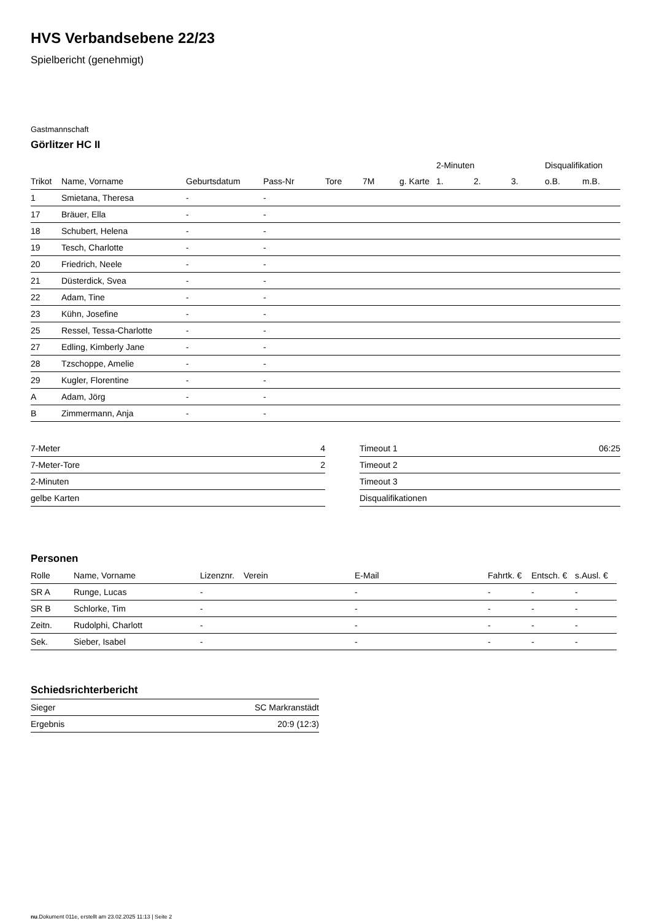HVS Verbandsebene 22/23
Spielbericht (genehmigt)
Gastmannschaft
Görlitzer HC II
| | | | | | | | 2-Minuten | | | Disqualifikation | |
| --- | --- | --- | --- | --- | --- | --- | --- | --- | --- | --- | --- |
| Trikot | Name, Vorname | Geburtsdatum | Pass-Nr | Tore | 7M | g. Karte | 1. | 2. | 3. | o.B. | m.B. |
| 1 | Smietana, Theresa | - | - | | | | | | | | |
| 17 | Bräuer, Ella | - | - | | | | | | | | |
| 18 | Schubert, Helena | - | - | | | | | | | | |
| 19 | Tesch, Charlotte | - | - | | | | | | | | |
| 20 | Friedrich, Neele | - | - | | | | | | | | |
| 21 | Düsterdick, Svea | - | - | | | | | | | | |
| 22 | Adam, Tine | - | - | | | | | | | | |
| 23 | Kühn, Josefine | - | - | | | | | | | | |
| 25 | Ressel, Tessa-Charlotte | - | - | | | | | | | | |
| 27 | Edling, Kimberly Jane | - | - | | | | | | | | |
| 28 | Tzschoppe, Amelie | - | - | | | | | | | | |
| 29 | Kugler, Florentine | - | - | | | | | | | | |
| A | Adam, Jörg | - | - | | | | | | | | |
| B | Zimmermann, Anja | - | - | | | | | | | | |
| 7-Meter | 4 |
| 7-Meter-Tore | 2 |
| 2-Minuten | |
| gelbe Karten | |
| Timeout 1 | 06:25 |
| Timeout 2 | |
| Timeout 3 | |
| Disqualifikationen | |
Personen
| Rolle | Name, Vorname | Lizenznr. | Verein | E-Mail | Fahrtk. € | Entsch. € | s.Ausl. € |
| --- | --- | --- | --- | --- | --- | --- | --- |
| SR A | Runge, Lucas | - | | - | - | - | - |
| SR B | Schlorke, Tim | - | | - | - | - | - |
| Zeitn. | Rudolphi, Charlott | - | | - | - | - | - |
| Sek. | Sieber, Isabel | - | | - | - | - | - |
Schiedsrichterbericht
| Sieger | SC Markranstädt |
| Ergebnis | 20:9 (12:3) |
nu.Dokument 011e, erstellt am 23.02.2025 11:13 | Seite 2